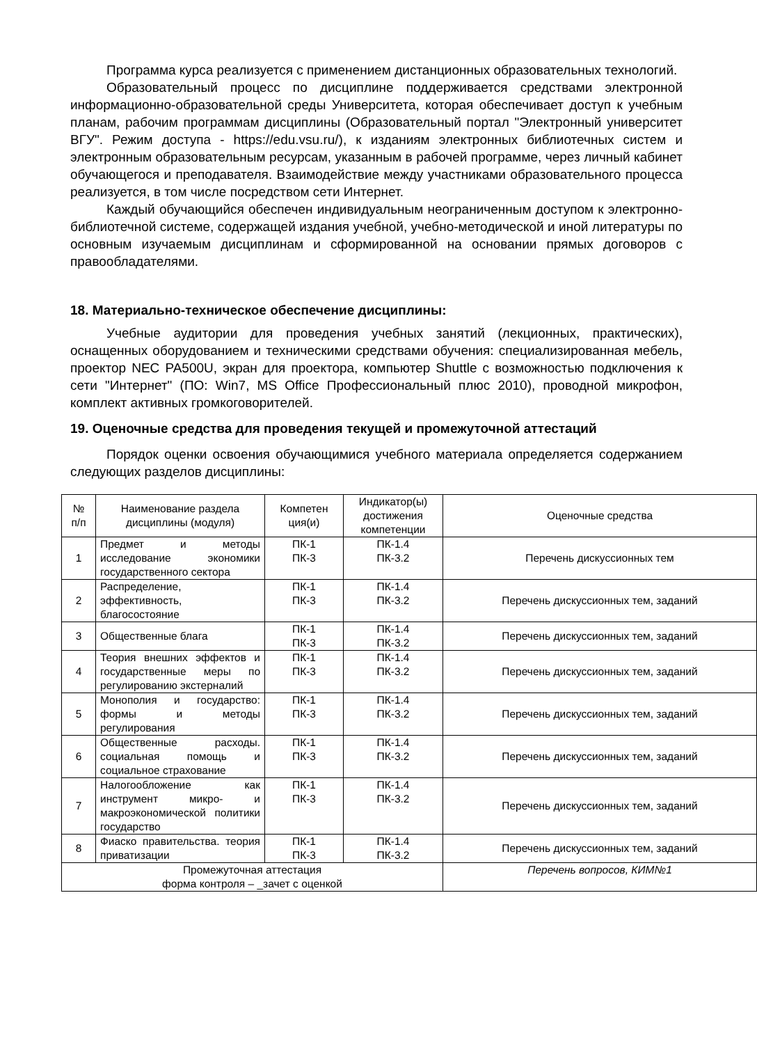Программа курса реализуется с применением дистанционных образовательных технологий.
Образовательный процесс по дисциплине поддерживается средствами электронной информационно-образовательной среды Университета, которая обеспечивает доступ к учебным планам, рабочим программам дисциплины (Образовательный портал "Электронный университет ВГУ". Режим доступа - https://edu.vsu.ru/), к изданиям электронных библиотечных систем и электронным образовательным ресурсам, указанным в рабочей программе, через личный кабинет обучающегося и преподавателя. Взаимодействие между участниками образовательного процесса реализуется, в том числе посредством сети Интернет.
Каждый обучающийся обеспечен индивидуальным неограниченным доступом к электронно-библиотечной системе, содержащей издания учебной, учебно-методической и иной литературы по основным изучаемым дисциплинам и сформированной на основании прямых договоров с правообладателями.
18. Материально-техническое обеспечение дисциплины:
Учебные аудитории для проведения учебных занятий (лекционных, практических), оснащенных оборудованием и техническими средствами обучения: специализированная мебель, проектор NEC PA500U, экран для проектора, компьютер Shuttle с возможностью подключения к сети "Интернет" (ПО: Win7, MS Office Профессиональный плюс 2010), проводной микрофон, комплект активных громкоговорителей.
19. Оценочные средства для проведения текущей и промежуточной аттестаций
Порядок оценки освоения обучающимися учебного материала определяется содержанием следующих разделов дисциплины:
| № п/п | Наименование раздела дисциплины (модуля) | Компетен ция(и) | Индикатор(ы) достижения компетенции | Оценочные средства |
| 1 | Предмет и методы исследование экономики государственного сектора | ПК-1 ПК-3 | ПК-1.4 ПК-3.2 | Перечень дискуссионных тем |
| 2 | Распределение, эффективность, благосостояние | ПК-1 ПК-3 | ПК-1.4 ПК-3.2 | Перечень дискуссионных тем, заданий |
| 3 | Общественные блага | ПК-1 ПК-3 | ПК-1.4 ПК-3.2 | Перечень дискуссионных тем, заданий |
| 4 | Теория внешних эффектов и государственные меры по регулированию экстерналий | ПК-1 ПК-3 | ПК-1.4 ПК-3.2 | Перечень дискуссионных тем, заданий |
| 5 | Монополия и государство: формы и методы регулирования | ПК-1 ПК-3 | ПК-1.4 ПК-3.2 | Перечень дискуссионных тем, заданий |
| 6 | Общественные расходы. социальная помощь и социальное страхование | ПК-1 ПК-3 | ПК-1.4 ПК-3.2 | Перечень дискуссионных тем, заданий |
| 7 | Налогообложение как инструмент микро- и макроэкономической политики государство | ПК-1 ПК-3 | ПК-1.4 ПК-3.2 | Перечень дискуссионных тем, заданий |
| 8 | Фиаско правительства. теория приватизации | ПК-1 ПК-3 | ПК-1.4 ПК-3.2 | Перечень дискуссионных тем, заданий |
| Промежуточная аттестация форма контроля – _зачет с оценкой | | | | Перечень вопросов, КИМ№1 |